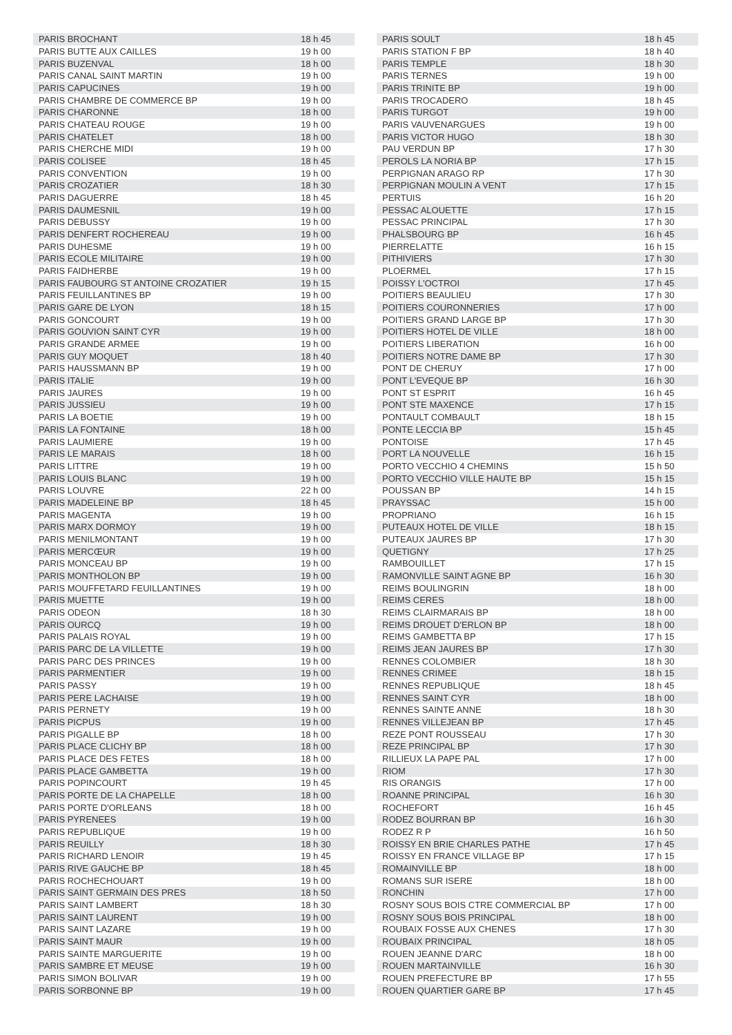| PARIS BROCHANT | 18 h 45 |
| PARIS BUTTE AUX CAILLES | 19 h 00 |
| PARIS BUZENVAL | 18 h 00 |
| PARIS CANAL SAINT MARTIN | 19 h 00 |
| PARIS CAPUCINES | 19 h 00 |
| PARIS CHAMBRE DE COMMERCE BP | 19 h 00 |
| PARIS CHARONNE | 18 h 00 |
| PARIS CHATEAU ROUGE | 19 h 00 |
| PARIS CHATELET | 18 h 00 |
| PARIS CHERCHE MIDI | 19 h 00 |
| PARIS COLISEE | 18 h 45 |
| PARIS CONVENTION | 19 h 00 |
| PARIS CROZATIER | 18 h 30 |
| PARIS DAGUERRE | 18 h 45 |
| PARIS DAUMESNIL | 19 h 00 |
| PARIS DEBUSSY | 19 h 00 |
| PARIS DENFERT ROCHEREAU | 19 h 00 |
| PARIS DUHESME | 19 h 00 |
| PARIS ECOLE MILITAIRE | 19 h 00 |
| PARIS FAIDHERBE | 19 h 00 |
| PARIS FAUBOURG ST ANTOINE CROZATIER | 19 h 15 |
| PARIS FEUILLANTINES BP | 19 h 00 |
| PARIS GARE DE LYON | 18 h 15 |
| PARIS GONCOURT | 19 h 00 |
| PARIS GOUVION SAINT CYR | 19 h 00 |
| PARIS GRANDE ARMEE | 19 h 00 |
| PARIS GUY MOQUET | 18 h 40 |
| PARIS HAUSSMANN BP | 19 h 00 |
| PARIS ITALIE | 19 h 00 |
| PARIS JAURES | 19 h 00 |
| PARIS JUSSIEU | 19 h 00 |
| PARIS LA BOETIE | 19 h 00 |
| PARIS LA FONTAINE | 18 h 00 |
| PARIS LAUMIERE | 19 h 00 |
| PARIS LE MARAIS | 18 h 00 |
| PARIS LITTRE | 19 h 00 |
| PARIS LOUIS BLANC | 19 h 00 |
| PARIS LOUVRE | 22 h 00 |
| PARIS MADELEINE BP | 18 h 45 |
| PARIS MAGENTA | 19 h 00 |
| PARIS MARX DORMOY | 19 h 00 |
| PARIS MENILMONTANT | 19 h 00 |
| PARIS MERCŒUR | 19 h 00 |
| PARIS MONCEAU BP | 19 h 00 |
| PARIS MONTHOLON BP | 19 h 00 |
| PARIS MOUFFETARD FEUILLANTINES | 19 h 00 |
| PARIS MUETTE | 19 h 00 |
| PARIS ODEON | 18 h 30 |
| PARIS OURCQ | 19 h 00 |
| PARIS PALAIS ROYAL | 19 h 00 |
| PARIS PARC DE LA VILLETTE | 19 h 00 |
| PARIS PARC DES PRINCES | 19 h 00 |
| PARIS PARMENTIER | 19 h 00 |
| PARIS PASSY | 19 h 00 |
| PARIS PERE LACHAISE | 19 h 00 |
| PARIS PERNETY | 19 h 00 |
| PARIS PICPUS | 19 h 00 |
| PARIS PIGALLE BP | 18 h 00 |
| PARIS PLACE CLICHY BP | 18 h 00 |
| PARIS PLACE DES FETES | 18 h 00 |
| PARIS PLACE GAMBETTA | 19 h 00 |
| PARIS POPINCOURT | 19 h 45 |
| PARIS PORTE DE LA CHAPELLE | 18 h 00 |
| PARIS PORTE D'ORLEANS | 18 h 00 |
| PARIS PYRENEES | 19 h 00 |
| PARIS REPUBLIQUE | 19 h 00 |
| PARIS REUILLY | 18 h 30 |
| PARIS RICHARD LENOIR | 19 h 45 |
| PARIS RIVE GAUCHE BP | 18 h 45 |
| PARIS ROCHECHOUART | 19 h 00 |
| PARIS SAINT GERMAIN DES PRES | 18 h 50 |
| PARIS SAINT LAMBERT | 18 h 30 |
| PARIS SAINT LAURENT | 19 h 00 |
| PARIS SAINT LAZARE | 19 h 00 |
| PARIS SAINT MAUR | 19 h 00 |
| PARIS SAINTE MARGUERITE | 19 h 00 |
| PARIS SAMBRE ET MEUSE | 19 h 00 |
| PARIS SIMON BOLIVAR | 19 h 00 |
| PARIS SORBONNE BP | 19 h 00 |
| PARIS SOULT | 18 h 45 |
| PARIS STATION F BP | 18 h 40 |
| PARIS TEMPLE | 18 h 30 |
| PARIS TERNES | 19 h 00 |
| PARIS TRINITE BP | 19 h 00 |
| PARIS TROCADERO | 18 h 45 |
| PARIS TURGOT | 19 h 00 |
| PARIS VAUVENARGUES | 19 h 00 |
| PARIS VICTOR HUGO | 18 h 30 |
| PAU VERDUN BP | 17 h 30 |
| PEROLS LA NORIA BP | 17 h 15 |
| PERPIGNAN ARAGO RP | 17 h 30 |
| PERPIGNAN MOULIN A VENT | 17 h 15 |
| PERTUIS | 16 h 20 |
| PESSAC ALOUETTE | 17 h 15 |
| PESSAC PRINCIPAL | 17 h 30 |
| PHALSBOURG BP | 16 h 45 |
| PIERRELATTE | 16 h 15 |
| PITHIVIERS | 17 h 30 |
| PLOERMEL | 17 h 15 |
| POISSY L'OCTROI | 17 h 45 |
| POITIERS BEAULIEU | 17 h 30 |
| POITIERS COURONNERIES | 17 h 00 |
| POITIERS GRAND LARGE BP | 17 h 30 |
| POITIERS HOTEL DE VILLE | 18 h 00 |
| POITIERS LIBERATION | 16 h 00 |
| POITIERS NOTRE DAME BP | 17 h 30 |
| PONT DE CHERUY | 17 h 00 |
| PONT L'EVEQUE BP | 16 h 30 |
| PONT ST ESPRIT | 16 h 45 |
| PONT STE MAXENCE | 17 h 15 |
| PONTAULT COMBAULT | 18 h 15 |
| PONTE LECCIA BP | 15 h 45 |
| PONTOISE | 17 h 45 |
| PORT LA NOUVELLE | 16 h 15 |
| PORTO VECCHIO 4 CHEMINS | 15 h 50 |
| PORTO VECCHIO VILLE HAUTE BP | 15 h 15 |
| POUSSAN BP | 14 h 15 |
| PRAYSSAC | 15 h 00 |
| PROPRIANO | 16 h 15 |
| PUTEAUX HOTEL DE VILLE | 18 h 15 |
| PUTEAUX JAURES BP | 17 h 30 |
| QUETIGNY | 17 h 25 |
| RAMBOUILLET | 17 h 15 |
| RAMONVILLE SAINT AGNE BP | 16 h 30 |
| REIMS BOULINGRIN | 18 h 00 |
| REIMS CERES | 18 h 00 |
| REIMS CLAIRMARAIS BP | 18 h 00 |
| REIMS DROUET D'ERLON BP | 18 h 00 |
| REIMS GAMBETTA BP | 17 h 15 |
| REIMS JEAN JAURES BP | 17 h 30 |
| RENNES COLOMBIER | 18 h 30 |
| RENNES CRIMEE | 18 h 15 |
| RENNES REPUBLIQUE | 18 h 45 |
| RENNES SAINT CYR | 18 h 00 |
| RENNES SAINTE ANNE | 18 h 30 |
| RENNES VILLEJEAN BP | 17 h 45 |
| REZE PONT ROUSSEAU | 17 h 30 |
| REZE PRINCIPAL BP | 17 h 30 |
| RILLIEUX LA PAPE PAL | 17 h 00 |
| RIOM | 17 h 30 |
| RIS ORANGIS | 17 h 00 |
| ROANNE PRINCIPAL | 16 h 30 |
| ROCHEFORT | 16 h 45 |
| RODEZ BOURRAN BP | 16 h 30 |
| RODEZ R P | 16 h 50 |
| ROISSY EN BRIE CHARLES PATHE | 17 h 45 |
| ROISSY EN FRANCE VILLAGE BP | 17 h 15 |
| ROMAINVILLE BP | 18 h 00 |
| ROMANS SUR ISERE | 18 h 00 |
| RONCHIN | 17 h 00 |
| ROSNY SOUS BOIS CTRE COMMERCIAL BP | 17 h 00 |
| ROSNY SOUS BOIS PRINCIPAL | 18 h 00 |
| ROUBAIX FOSSE AUX CHENES | 17 h 30 |
| ROUBAIX PRINCIPAL | 18 h 05 |
| ROUEN JEANNE D'ARC | 18 h 00 |
| ROUEN MARTAINVILLE | 16 h 30 |
| ROUEN PREFECTURE BP | 17 h 55 |
| ROUEN QUARTIER GARE BP | 17 h 45 |